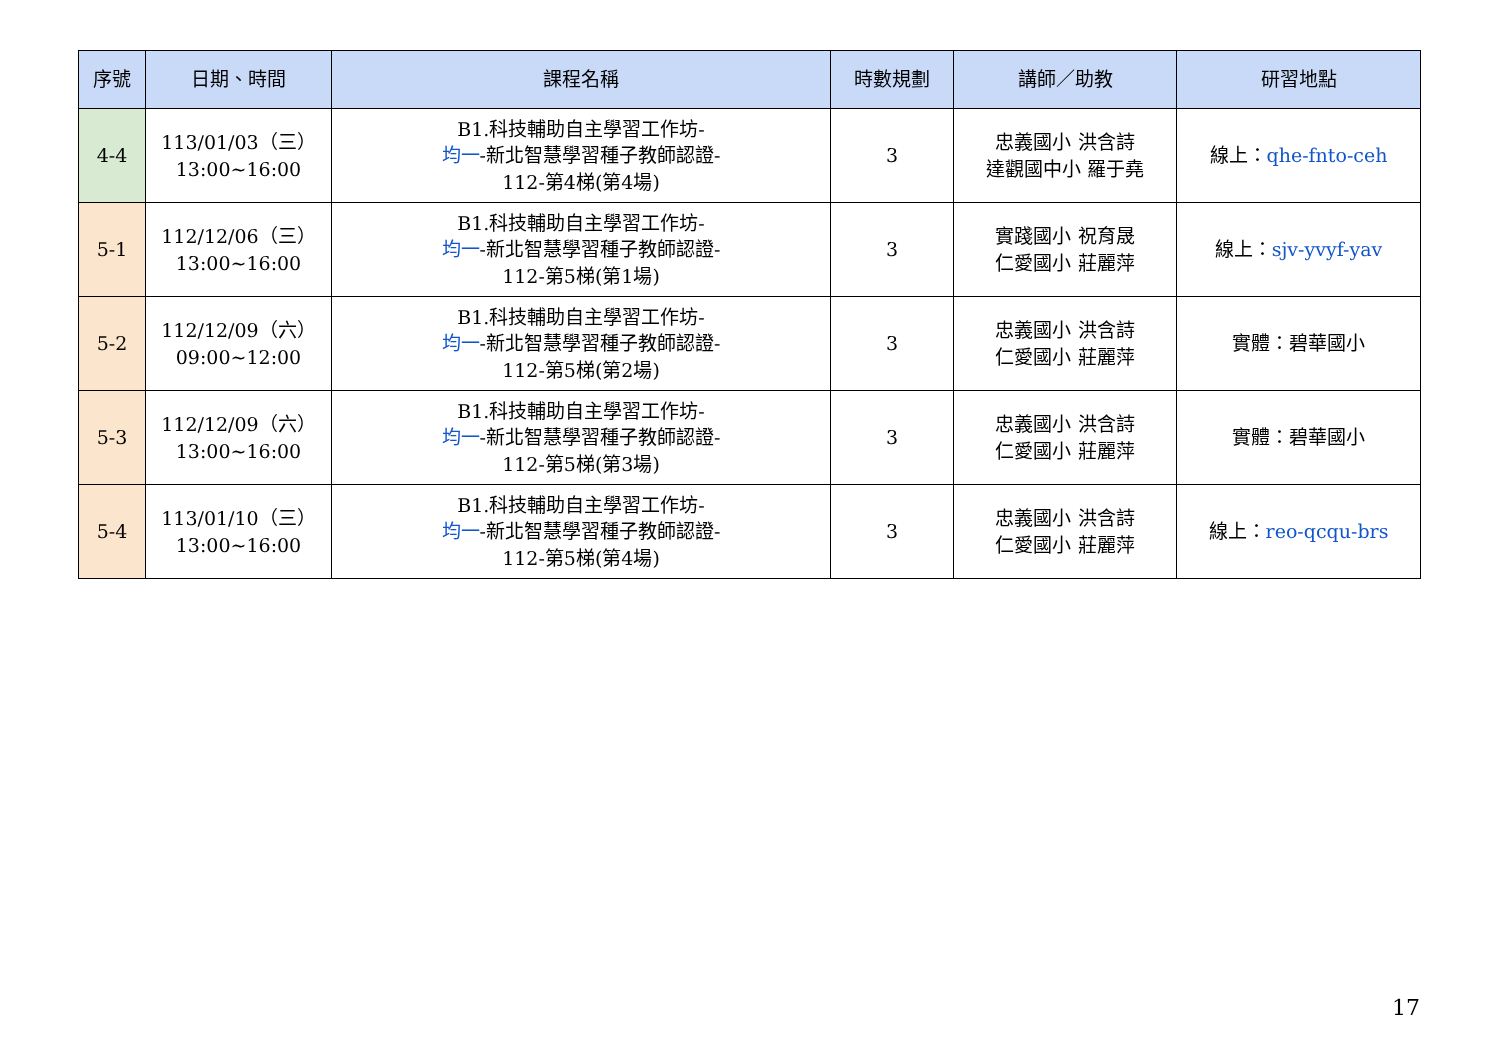| 序號 | 日期、時間 | 課程名稱 | 時數規劃 | 講師／助教 | 研習地點 |
| --- | --- | --- | --- | --- | --- |
| 4-4 | 113/01/03（三） 13:00~16:00 | B1.科技輔助自主學習工作坊- 均一 -新北智慧學習種子教師認證- 112-第4梯(第4場) | 3 | 忠義國小 洪含詩 達觀國中小 羅于堯 | 線上： qhe-fnto-ceh |
| 5-1 | 112/12/06（三） 13:00~16:00 | B1.科技輔助自主學習工作坊- 均一 -新北智慧學習種子教師認證- 112-第5梯(第1場) | 3 | 實踐國小 祝育晟 仁愛國小 莊麗萍 | 線上： sjv-yvyf-yav |
| 5-2 | 112/12/09（六） 09:00~12:00 | B1.科技輔助自主學習工作坊- 均一 -新北智慧學習種子教師認證- 112-第5梯(第2場) | 3 | 忠義國小 洪含詩 仁愛國小 莊麗萍 | 實體：碧華國小 |
| 5-3 | 112/12/09（六） 13:00~16:00 | B1.科技輔助自主學習工作坊- 均一 -新北智慧學習種子教師認證- 112-第5梯(第3場) | 3 | 忠義國小 洪含詩 仁愛國小 莊麗萍 | 實體：碧華國小 |
| 5-4 | 113/01/10（三） 13:00~16:00 | B1.科技輔助自主學習工作坊- 均一 -新北智慧學習種子教師認證- 112-第5梯(第4場) | 3 | 忠義國小 洪含詩 仁愛國小 莊麗萍 | 線上： reo-qcqu-brs |
17